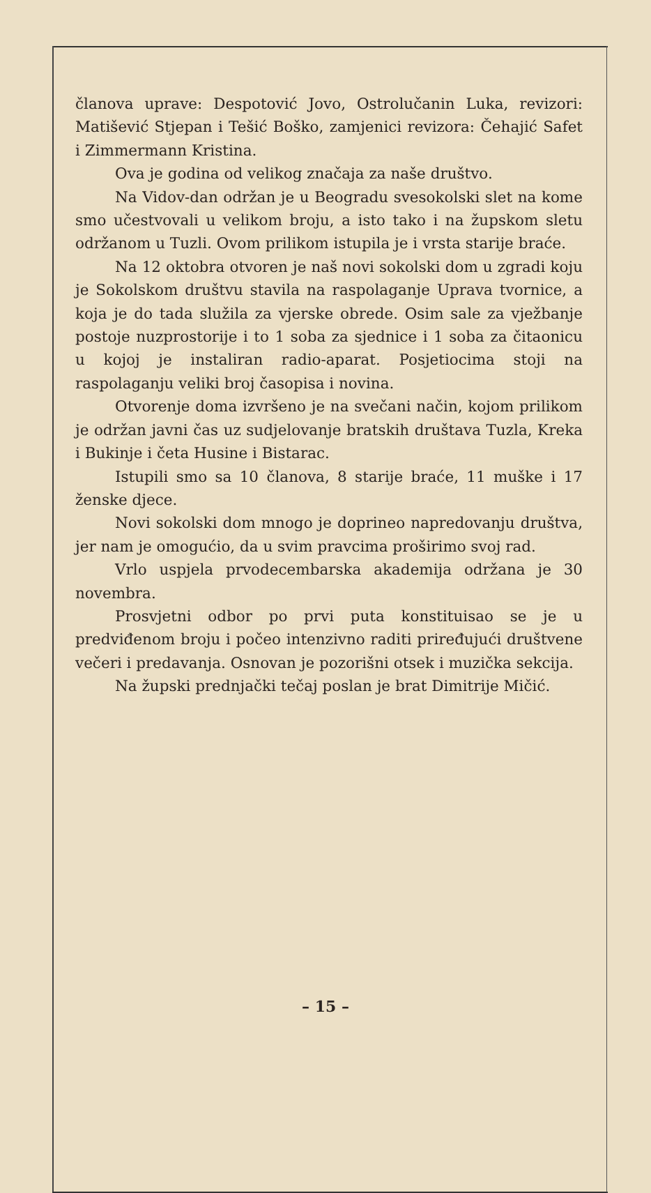članova uprave: Despotović Jovo, Ostrolučanin Luka, revizori: Matišević Stjepan i Tešić Boško, zamjenici revizora: Čehajić Safet i Zimmermann Kristina.
Ova je godina od velikog značaja za naše društvo.
Na Vidov-dan održan je u Beogradu svesokolski slet na kome smo učestvovali u velikom broju, a isto tako i na župskom sletu održanom u Tuzli. Ovom prilikom istupila je i vrsta starije braće.
Na 12 oktobra otvoren je naš novi sokolski dom u zgradi koju je Sokolskom društvu stavila na raspolaganje Uprava tvornice, a koja je do tada služila za vjerske obrede. Osim sale za vježbanje postoje nuzprostorije i to 1 soba za sjednice i 1 soba za čitaonicu u kojoj je instaliran radio-aparat. Posjetiocima stoji na raspolaganju veliki broj časopisa i novina.
Otvorenje doma izvršeno je na svečani način, kojom prilikom je održan javni čas uz sudjelovanje bratskih društava Tuzla, Kreka i Bukinje i četa Husine i Bistarac.
Istupili smo sa 10 članova, 8 starije braće, 11 muške i 17 ženske djece.
Novi sokolski dom mnogo je doprineo napredovanju društva, jer nam je omogućio, da u svim pravcima proširimo svoj rad.
Vrlo uspjela prvodecembarska akademija održana je 30 novembra.
Prosvjetni odbor po prvi puta konstituisao se je u predviđenom broju i počeo intenzivno raditi priređujući društvene večeri i predavanja. Osnovan je pozorišni otsek i muzička sekcija.
Na župski prednjački tečaj poslan je brat Dimitrije Mičić.
– 15 –